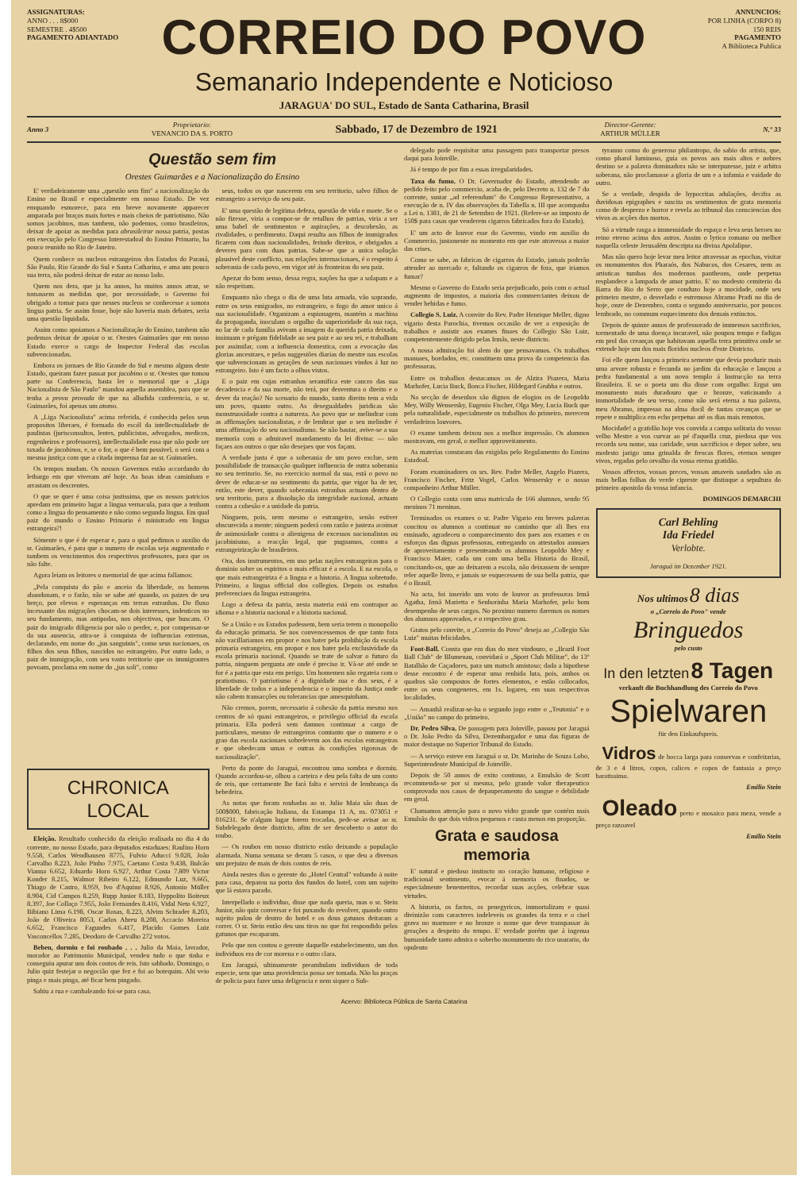ASSIGNATURAS:
ANNO . . . 8$000
SEMESTRE . 4$500
PAGAMENTO ADIANTADO
CORREIO DO POVO
Semanario Independente e Noticioso
JARAGUA' DO SUL, Estado de Santa Catharina, Brasil
ANNUNCIOS:
POR LINHA (CORPO 8)
150 REIS
PAGAMENTO
A Biblioteca Publica
Anno 3
Proprietario:
VENANCIO DA S. PORTO
Sabbado, 17 de Dezembro de 1921
Director-Gerente:
ARTHUR MÜLLER
N.º 33
Questão sem fim
Orestes Guimarães e a Nacionalização do Ensino
E' verdadeiramente uma „questão sem fim" a nacionalização do Ensino no Brasil e especialmente em nosso Estado. De vez emquando esmorece, para em breve novamente apparecer amparada por braços mais fortes e mais cheios de patriotismo. Não somos jacobinos, mas tambem, não podemos, como brasileiros, deixar de apoiar as medidas para abrasileirar nossa patria, postas em execução pelo Congresso Interestadoal do Ensino Primario, ha pouco reunido no Rio de Janeiro.
Quem conhece os nucleos estrangeiros dos Estados do Paraná, São Paulo, Rio Grande do Sul e Santa Catharina, e ama um pouco sua terra, não poderá deixar de estar ao nosso lado.
Quem nos dera, que ja ha annos, ha muitos annos atraz, se tomassem as medidas que, por necessidade, o Governo foi obrigado a tomar para que nesses nucleos se conhecesse a sonora lingua patria. Se assim fosse, hoje não haveria mais debates, seria uma questão liquidada.
Assim como apoiamos a Nacionalização do Ensino, tambem não podemos deixar de apoiar o sr. Orestes Guimarães que em nosso Estado exerce o cargo de Inspector Federal das escolas subvencionadas.
Embora os jornaes de Rio Grande do Sul e mesmo alguns deste Estado, queiram fazer passar por jacobino o sr. Orestes que tomou parte na Conferencia, basta ler o memorial que a „Liga Nacionalista de São Paulo" mandou aquella assemblea, para que se tenha a prova provada de que na alludida conferencia, o sr. Guimarães, foi apenas um atomo.
A „Liga Nacionalista" acima referida, é conhecida pelos seus propositos liberaes, é formada do escól da intellectualidade de paulistas (jurisconsultos, lentes, publicistas, advogados, medicos, engenheiros e professores), intellectualidade essa que não pode ser taxada de jacobinos, e, se o for, o que é bem possivel, o será com a mesma justiça com que a citada imprensa faz ao sr. Guimarães.
Os tempos mudam. Os nossos Governos estão accordando do lethargo em que viveram até hoje. As boas ideas caminham e arrastam os descrentes.
O que se quer é uma coisa justissima, que os nossos patricios apredam em primeiro lugar a lingua vernacula, para que a tenham como a lingua do pensamento e não como segunda lingua. Em qual paiz do mundo o Ensino Primario é ministrado em lingua estrangeira?!
Sómente o que é de esperar e, para o qual pedimos o auxilio do sr. Guimarães, é para que o numero de escolas seja augmentado e tambem os vencimentos dos respectivos professores, para que os não falte.
Agora leiam os leitores o memorial de que acima fallamos:
„Pela conquista do pão e anceio da liberdade, os homens abandonam, e o farão, não se sabe até quando, os paizes de seu berço, por elevos e esperanças em terras estranhas. Do fluxo incessante das migrações chocam-se dois interesses, indenticos no seu fundamento, mas antipodas, nos objectivos, que buscam. O paiz do imigrado diligencia por não o perder, e, por compensar-se da sua ausencia, atira-se á conquista de influencias externas, declarando, em nome do „jus sanguinis", como seus nacionaes, os filhos dos seus filhos, nascidos no estrangeiro. Por outro lado, o paiz de immigração, com seu vasto territorio que os immigrantes povoam, proclama em nome do „jus soli", como
seus, todos os que nascerem em seu territorio, salvo filhos de estrangeiro a serviço do seu paiz.
E' uma questão de legitima defeza, questão de vida e morte. Se o não fizesse, viria a compor-se de retalhos de patrias, viria a ser uma babel de sentimentos e aspirações, a descohesão, as rivalidades, o perdimento. Daqui resulta aos filhos de immigrados ficarem com duas nacionalidades, ferindo direitos, e obrigados a deveres para com duas patrias. Sabe-se que a unica solução plausivel deste conflicto, nas relações internacionaes, é o respeito á soberania de cada povo, em vigor até ás fronteiras do seu paiz.
Apezar do bom senso, dessa regra, nações ha que a solapam e a não respeitam.
Emquanto não chega o dia de uma luta armada, vão soprando, entre os seus emigrados, no estrangeiro, o fogo do amor unico á sua nacionalidade. Organizam a espionagem, mantém a machina da propaganda, inoculam o orgulho da superioridade da sua raça, no lar de cada familia avivam a imagem da querida patria deixada, insinuam e prégam fidelidade ao seu paiz e ao seu rei, e trabalham por assimilar, com a influencia domestica, com a evocação das glorias ancestraes, e pelas suggestões diarias do mestre nas escolas que subvencionam as gerações de seus nacionaes vindos á luz no estrangeiro. Isto é um facto a olhos vistos.
E o paiz em cujas entranhas seramifica este cancro das sua decadencia e da sua morte, não terá, por desventura o direito e o dever da reação? No scenario do mundo, tanto direito tem a vida um povo, quanto outro. As desegualdades juridicas são monstruosidade contra a natureza. Ao povo que se melindrar com as affirmações nacionalistas, e de lembrar que o seu melindre é uma affirmação do seu nacionalismo. Se não bastar, avive-se a sua memoria com o admiravel mandamento da lei divina: — não façaes aos outros o que não desejaes que vos façam.
A verdade justa é que a soberania de um povo exclue, sem possibilidade de transacção qualquer influencia de outra soberania no seu territorio. Se, no exercicio normal da sua, está o povo no dever de educar-se no sentimento da patria, que vigor ha de ter, então, este dever, quando soberanias estranhas actuam dentro de seu territorio, para a dissolução da integridade nacional, actuam contra a cohesão e a unidade da patria.
Ninguem, pois, nem mesmo o estrangeiro, senão estiver obscurecida a mente: ninguem poderá com razão e justeza acoimar de animosidade contra o alienigena de excessos nacionalistas ou jacobinismo, a reacção legal, que pugnamos, contra a estrangeirização de brasileiros.
Ora, dos instrumentos, em uso pelas nações estrangeiras para o dominio sobre os espiritos o mais efficaz é a escola. E na escola, o que mais estrangeiriza é a lingua e a historia. A lingua sobretudo. Primeiro, a lingua official dos collegios. Depois os estudos preferenciaes da lingua estrangeira.
Logo a defesa da patria, nesta materia está em contrapor ao idioma e a historia nacional e a historia nacional.
Se a União e os Estados padessem, bem seria terem o monopolio da educação primaria. Se nos convencessemos de que tanto fora não vacillariamos em propor e nos bater pela prohibição da escola primaria estrangeira, em propor e nos bater pela exclusividade da escola primaria nacional. Quando se trate de salvar o futuro da patria, ninguem pergunta ate onde é preciso ir. Vá-se até onde se for é a patria que esta em perigo. Um homemen não regateia com o pratiotismo. O patriotismo é a dignidade sua e dos seus, é a liberdade de todos e a independencia e o imperio da Justiça onde não cabem transacções ou tolerancias que amesquinham.
Não cremos, porem, necessario á cohesão da patria mesmo nos centros de só quasi estrangeiros, o privilegio official da escola primaria. Ella poderá sem damnos continuar a cargo de particulares, mesmo de estrangeiros comtanto que o numero e o grao das escola nacionaes sobrelevem aos das escolas estrangeiras e que obedecam umas e outras ás condições rigorosas de nacionalização".
CHRONICA LOCAL
Eleição. Resultado conhecido da eleição realisada no dia 4 do corrente, no nosso Estado, para deputados estaduaes: Raulino Horn 9.558, Carlos Wendhausen 8775, Fulvio Aducci 9.028, João Carvalho 8.223, João Pinho 7.975, Caetano Costa 9.438, Bulcão Vianna 6.652, Eduardo Horn 6.927, Arthur Costa 7.809 Victor Konder 8.215, Walmor Ribeiro 6.122, Edmundo Luz, 9.665, Thiago de Castro, 8.959, Ivo d'Aquino 8.926, Antonio Müller 8.904, Cid Campos 8.259, Rupp Junior 8.183, Hyppolito Boiteux 8.397, Joe Collaço 7.955, João Fernandes 8.416, Vidal Neto 6.927, Bibiano Lima 6.198, Oscar Rosas, 8.223, Alvim Schrader 8.203, João de Oliveira 8053, Carlos Abreu 8.208, Accacio Moreira 6.652, Francisco Fagundes 6.417, Placido Gomes Luiz Vasconcellos 7.285, Deodoro de Carvalho 272 votos.
Bebeu, dormiu e foi roubado . . . Julio da Maia, lavrador, morador ao Patrimonio Municipal, vendeu tudo o que tinha e conseguiu apurar uns dois contos de reis. Isto sabbado. Domingo, o Julio quiz festejar o negocião que fez e foi ao botequim. Ahi veio pinga e mais pinga, até ficar bem pingado.
Sahiu a rua e cambaleando foi-se para casa.
Perto da ponte do Jaraguá, encontrou uma sombra e dormiu. Quando accordou-se, olhou a carteira e deu pela falta de um conto de reis, que certamente lhe fará falta e servirá de lembrança da bebedeira.
As notas que foram roubadas ao sr. Julio Maia são duas de 500$000, fabricação Italiana, da Estampa 11 A, ns. 073051 e 016231. Se n'algum lugar forem trocadas, pede-se avisar ao sr. Subdelegado deste districto, afim de ser descoberto o autor do roubo.
— Os roubos em nosso districto estão deixando a população alarmada. Numa semana se deram 5 casos, o que deu a diversos um prejuizo de mais de dois contos de reis.
Ainda nestes dias o gerente do „Hotel Central" voltando á noite para casa, deparou na porta dos fundos do hotel, com um sujeito que lá estava parado.
Interpellado o individuo, disse que nada queria, mas o sr. Stein Junior, não quiz conversar e foi puxando do revolver, quando outro sujeito pulou de dentro do hotel e os dous gatunos deitaram a correr. O sr. Stein então deu uns tiros no que foi respondido pelos gatunos que escaparam.
Pelo que nos contou o gerente daquelle estabelecimento, um dos individuos era de cor morena e o outro clara.
Em Jaraguá, ultimamente preambulam individuos de toda especie, sem que uma providencia possa ser tomada. Não ha praças de policia para fazer uma deligencia e nem siquer o Sub-
delegado pode requisitar uma passagem para transportar presos daqui para Joinville.
Já é tempo de por fim a essas irregularidades.
Taxa do fumo. O Dr. Governador do Estado, attendendo ao pedido feito pelo commercio, acaba de, pelo Decreto n. 132 de 7 do corrente, sustar „ad referendum" do Congresso Representativo, a execução de n. IV das observações da Tabella n. III que acompanha a Lei n. 1381, de 21 de Setembro de 1921. (Refere-se ao imposto de 150$ para casas que venderem cigarros fabricados fora do Estado).
E' um acto de louvor esse do Governo, vindo em auxilio do Commercio, justamente no momento em que este atravessa a maior das crises.
Como se sabe, as fabricas de cigarros do Estado, jamais poderão attender ao mercado e, faltando os cigarros de fora, que iriamos fumar?
Mesmo o Governo do Estado seria prejudicado, pois com o actual augmento de impostos, a maioria dos commerciantes deixou de vender bebidas e fumo.
Collegio S. Luiz. A convite do Rev. Padre Henrique Meller, digno vigario desta Parochia, tivemos occasião de ver a exposição de trabalhos e assistir aos exames finaes do Collegio São Luiz, competentemente dirigido pelas Irmãs, neste districto.
A nossa admiração foi alem do que pensavamos. Os trabalhos manuaes, bordados, etc. constituem uma prova da competencia das professoras.
Entre os trabalhos destacamos os de Alzira Piazera, Maria Marhofer, Lucia Buck, Ilonca Fischer, Hildegard Grubba e outros.
Na secção de desenhos são dignos de elogios os de Leopoldo Mey, Willy Wensersky, Eugenio Fischer, Olga Mey, Lucia Buck que pela naturalidade, especialmente os trabalhos do primeiro, merecem verdadeiros louvores.
O exame tambem deixou nos a melhor impressão. Os alumnos mostravam, em geral, o melhor approveitamento.
As materias constaram das exigidas pelo Regulamento do Ensino Estadoal.
Foram examinadores os srs. Rev. Padre Meller, Angelo Piazera, Francisco Fischer, Fritz Vogel, Carlos Wensersky e o nosso companheiro Arthur Müller.
O Collegio conta com uma matricula de 166 alumnos, sendo 95 meninos 71 meninas.
Terminados os exames o sr. Padre Vigario em breves palavras concitou os alumnos a continuar no caminho que ali lhes era ensinado, agradeceu o comparecimento dos paes aos exames e os esforços das dignas professoras, entregando os attestados annuaes de aproveitamento e presenteando os alumnos Leopoldo Mey e Francisco Maier, cada um com uma bella Historia do Brasil, concitando-os, que ao deixarem a escola, não deixassem de sempre reler aquelle livro, e jamais se esquecessem de sua bella patria, que é o Brasil.
Na acta, foi inserido um voto de louvor as professoras Irmã Agatha, Irmã Marietta e Senhorinha Maria Marhofer, pelo bom desempenho de seus cargos. No proximo numero daremos os nomes dos alumnos approvados, e o respectivo grau.
Gratos pelo convite, o „Correio do Povo" deseja ao „Collegio São Luiz" muitas felicidades.
Foot-Ball. Consta que em dias do mez vindouro, o „Brazil Foot Ball Club" de Blumenau, convidará o „Sport Club Militar", do 13º Batalhão de Caçadores, para um matsch amistoso; dada a hipothese desse encontro é de esperar uma renhida luta, pois, ambos os quadros são compostos de fortes elementos, e estão collocados, entre os seus congeneres, em 1s. logares, em suas respectivas localidades.
— Amanhã realizar-se-ha o segundo jogo entre o „Teutonia" e o „União" no campo do primeiro.
Dr. Pedro Silva. De passagem para Joinville, passou por Jaraguá o Dr. João Pedro da Silva, Dezembargador e uma das figuras de maior destaque no Superior Tribunal do Estado.
— A serviço esteve em Jaraguá o sr. Dr. Marinho de Souza Lobo, Superintendente Municipal de Joinville.
Depois de 50 annos de exito continuo, a Emulsão de Scott recommenda-se por si mesma, pelo grande valor therapeutico comprovado nos casos de depauperamento do sangue e debilidade em geral.
Chamamos attenção para o novo vidro grande que contém mais Emulsão do que dois vidros pequenos e custa menos em proporção.
Grata e saudosa memoria
E' natural e piedoso instincto no coração humano, religioso e tradicional sentimento, evocar á memoria os finados, se especialmente benemeritos, recordar suas acções, celebrar suas virtudes.
A historia, os factos, os penegyricos, immortalizam e quasi divinizão com caracteres indeleveis os grandes da terra e o cisel grava no marmore e no bronze o nome que deve transpassar ás gerações a despeito do tempo. E' verdade porém que á ingenua humanidade tanto admira o soberbo monumento do rico usurario, do opulento
tyranno como do generoso philantropo, do sabio do artista, que, como pharol luminoso, guia os povos aos mais altos e nobres destino se a palavra dominadora não se interpuzesse, juiz e arbitra soberana, não proclamasse a gloria de um e a infamia e vaidade do outro.
Se a verdade, despida de hypocritas adulações, decifra as duvidosas epigraphes e suscita os sentimentos de grata memoria como de desprezo e horror e revela ao tribunal das consciencias dos vivos as acções dos mortos.
Só a virtude rasga a immensidade do espaço e leva seus heroes no reino eterno acima dos astros. Assim o lyrico romano ou melhor naquella celeste Jerusalém descripta na divina Apolalipse.
Mas não quero hoje levar meu leitor atravessar as epochas, visitar os monumentos dos Pharaós, dos Nabucos, dos Cesares, nem as artisticas tumbas dos modernos pantheons, onde perpetua resplandece a lampada de amor patrio. E' no modesto cemiterio da Barra do Rio do Serro que conduzo hoje a mocidade, onde seu primeiro mestre, o desvelado e estremoso Abramo Pradi no dia de hoje, onze de Dezembro, conta o segundo anniversario, por poucos lembrado, no commum esquecimento dos demais extinctos.
Depois de quinze annos de professorado de immensos sacrificios, tormentado de uma doença incuravel, não poupou tempo e fadigas em prol das creanças que habitavam aquella terra primitiva onde se extende hoje um dos mais floridos nucleos d'este Districto.
Foi elle quem lançou a primeira semente que devia produzir mais uma arvore robusta e fecunda no jardim da educação e lançou a pedra fundamental a um novo templo á Instrucção na terra Brasileira. E se o poeta um dia disse com orgulho: Ergui um monumento mais duradouro que o bronze, vaticinando a immortalidade de seu verso, como não será eterna a tua palavra, meu Abramo, impresso na alma docil de tantas creanças que se repete e multiplica em echo perpetuo até os dias mais remotos.
Mocidade! a gratidão hoje vos convida a campa solitaria do vosso velho Mestre a vos curvar ao pé d'aquella cruz, piedosa que vos recorda seu nome, sua caridade, seus sacrificios e depor sobre, seu modesto jazigo uma grinalda de frescas flores, eternos sempre vivos, regadas pelo orvalho da vossa eterna gratidão.
Vossos affectos, vossas preces, vossas amaveis saudades são as mais bellas folhas do verde cipreste que distinque a sepultura do primeiro apostolo da vossa infancia.
DOMINGOS DEMARCHI
Carl Behling
Ida Friedel
Verlobte.
Jaraguá im Dezember 1921.
Nos ultimos 8 dias
o „Correio do Povo" vende
Bringuedos
pelo custo
In den letzten 8 Tagen
verkauft die Buchhandlung des Correio do Povo
Spielwaren
für den Einkaufspreis.
Vidros de bocca larga para conservas e confeitarias, de 3 e 4 litros, copos, calices e copos de fantasia a preço baratissimo.
Emilio Stein
Oleado preto e mosaico para meza, vende a preço razoavel
Emilio Stein
Acervo: Biblioteca Pública de Santa Catarina